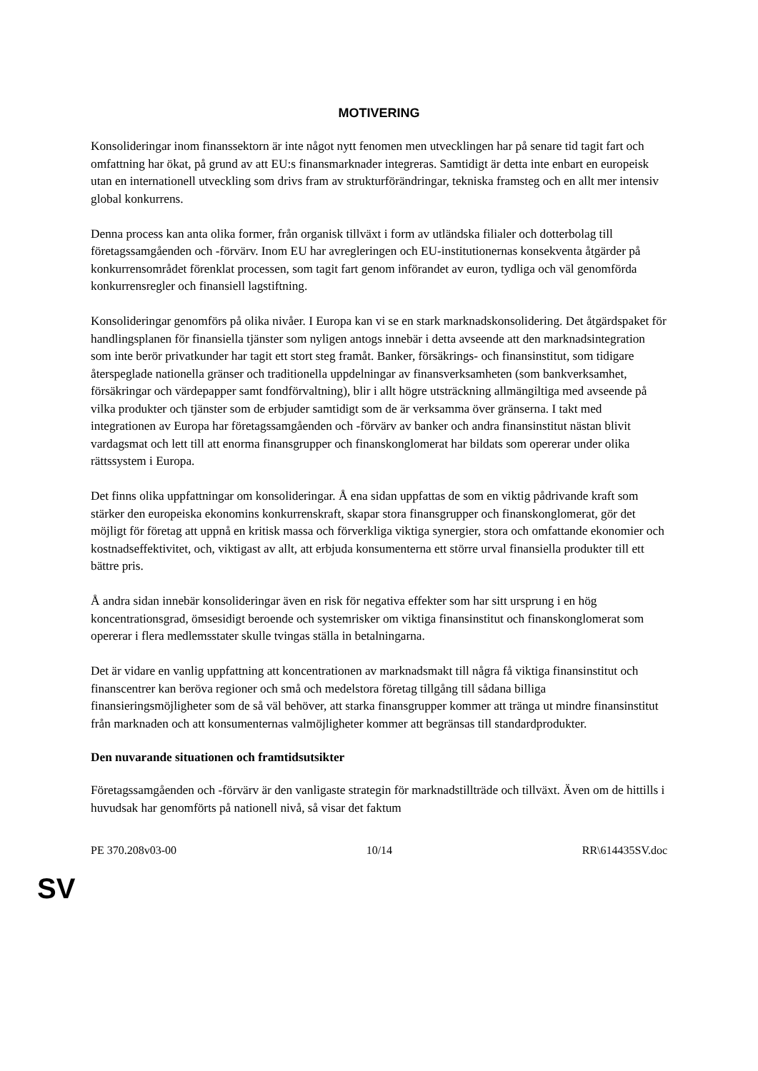MOTIVERING
Konsolideringar inom finanssektorn är inte något nytt fenomen men utvecklingen har på senare tid tagit fart och omfattning har ökat, på grund av att EU:s finansmarknader integreras. Samtidigt är detta inte enbart en europeisk utan en internationell utveckling som drivs fram av strukturförändringar, tekniska framsteg och en allt mer intensiv global konkurrens.
Denna process kan anta olika former, från organisk tillväxt i form av utländska filialer och dotterbolag till företagssamgåenden och -förvärv. Inom EU har avregleringen och EU-institutionernas konsekventa åtgärder på konkurrensområdet förenklat processen, som tagit fart genom införandet av euron, tydliga och väl genomförda konkurrensregler och finansiell lagstiftning.
Konsolideringar genomförs på olika nivåer. I Europa kan vi se en stark marknadskonsolidering. Det åtgärdspaket för handlingsplanen för finansiella tjänster som nyligen antogs innebär i detta avseende att den marknadsintegration som inte berör privatkunder har tagit ett stort steg framåt. Banker, försäkrings- och finansinstitut, som tidigare återspeglade nationella gränser och traditionella uppdelningar av finansverksamheten (som bankverksamhet, försäkringar och värdepapper samt fondförvaltning), blir i allt högre utsträckning allmängiltiga med avseende på vilka produkter och tjänster som de erbjuder samtidigt som de är verksamma över gränserna. I takt med integrationen av Europa har företagssamgåenden och -förvärv av banker och andra finansinstitut nästan blivit vardagsmat och lett till att enorma finansgrupper och finanskonglomerat har bildats som opererar under olika rättssystem i Europa.
Det finns olika uppfattningar om konsolideringar. Å ena sidan uppfattas de som en viktig pådrivande kraft som stärker den europeiska ekonomins konkurrenskraft, skapar stora finansgrupper och finanskonglomerat, gör det möjligt för företag att uppnå en kritisk massa och förverkliga viktiga synergier, stora och omfattande ekonomier och kostnadseffektivitet, och, viktigast av allt, att erbjuda konsumenterna ett större urval finansiella produkter till ett bättre pris.
Å andra sidan innebär konsolideringar även en risk för negativa effekter som har sitt ursprung i en hög koncentrationsgrad, ömsesidigt beroende och systemrisker om viktiga finansinstitut och finanskonglomerat som opererar i flera medlemsstater skulle tvingas ställa in betalningarna.
Det är vidare en vanlig uppfattning att koncentrationen av marknadsmakt till några få viktiga finansinstitut och finanscentrer kan beröva regioner och små och medelstora företag tillgång till sådana billiga finansieringsmöjligheter som de så väl behöver, att starka finansgrupper kommer att tränga ut mindre finansinstitut från marknaden och att konsumenternas valmöjligheter kommer att begränsas till standardprodukter.
Den nuvarande situationen och framtidsutsikter
Företagssamgåenden och -förvärv är den vanligaste strategin för marknadstillträde och tillväxt. Även om de hittills i huvudsak har genomförts på nationell nivå, så visar det faktum
PE 370.208v03-00 10/14 RR\614435SV.doc
SV